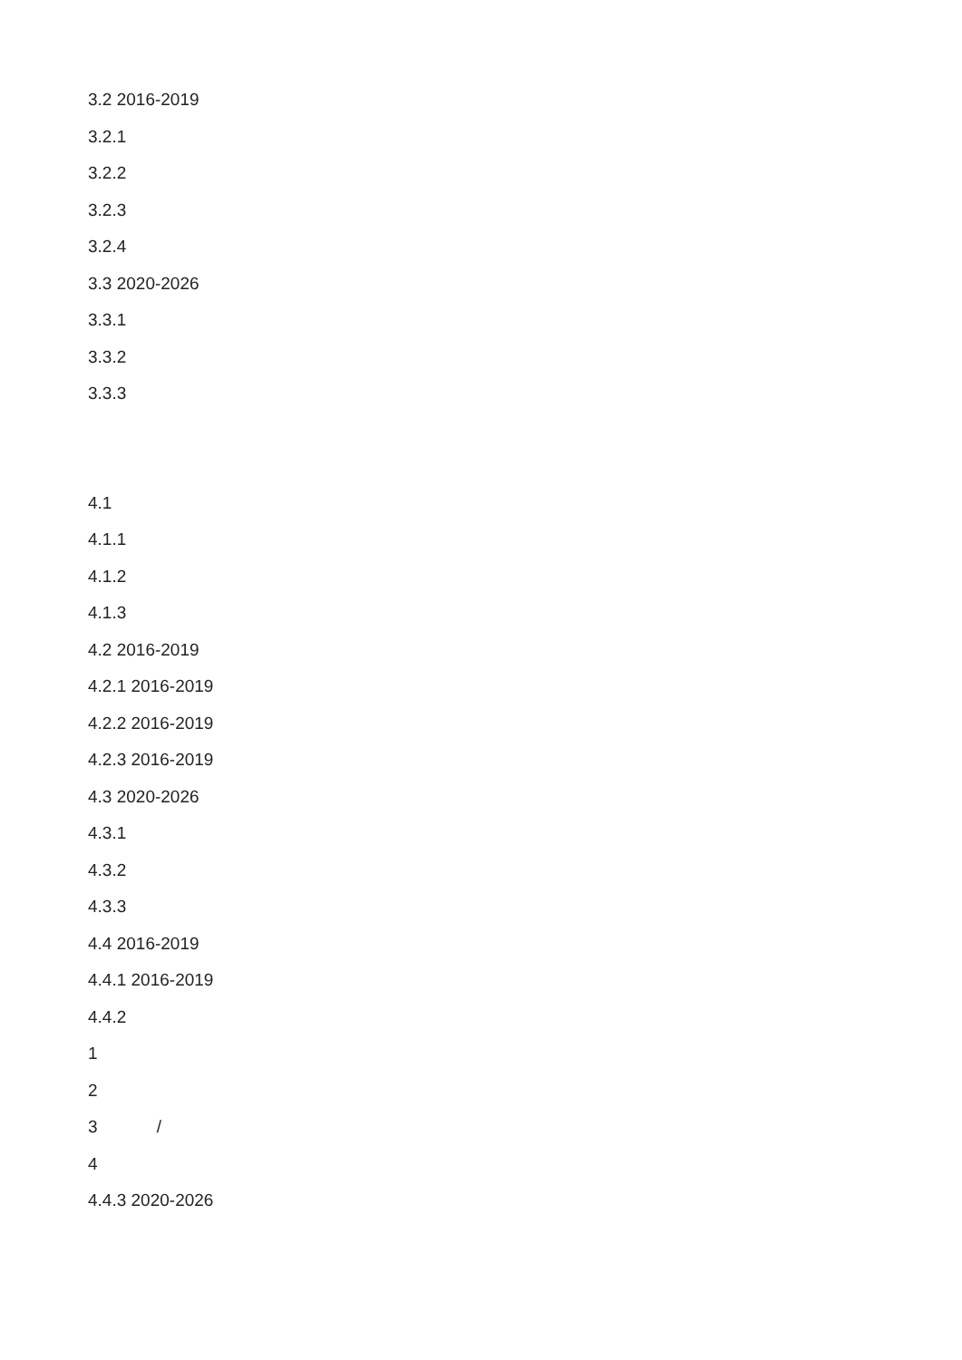3.2 2016-2019
3.2.1
3.2.2
3.2.3
3.2.4
3.3 2020-2026
3.3.1
3.3.2
3.3.3
4.1
4.1.1
4.1.2
4.1.3
4.2 2016-2019
4.2.1 2016-2019
4.2.2 2016-2019
4.2.3 2016-2019
4.3 2020-2026
4.3.1
4.3.2
4.3.3
4.4 2016-2019
4.4.1 2016-2019
4.4.2
1
2
3 /
4
4.4.3 2020-2026